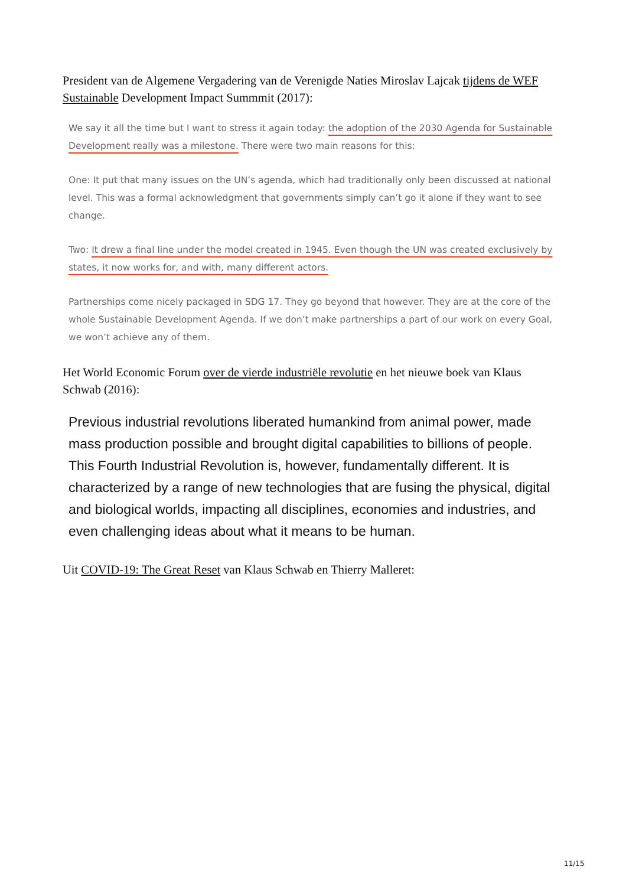President van de Algemene Vergadering van de Verenigde Naties Miroslav Lajcak tijdens de WEF Sustainable Development Impact Summmit (2017):
We say it all the time but I want to stress it again today: the adoption of the 2030 Agenda for Sustainable Development really was a milestone. There were two main reasons for this:
One: It put that many issues on the UN’s agenda, which had traditionally only been discussed at national level. This was a formal acknowledgment that governments simply can’t go it alone if they want to see change.
Two: It drew a final line under the model created in 1945. Even though the UN was created exclusively by states, it now works for, and with, many different actors.
Partnerships come nicely packaged in SDG 17. They go beyond that however. They are at the core of the whole Sustainable Development Agenda. If we don’t make partnerships a part of our work on every Goal, we won’t achieve any of them.
Het World Economic Forum over de vierde industriële revolutie en het nieuwe boek van Klaus Schwab (2016):
Previous industrial revolutions liberated humankind from animal power, made mass production possible and brought digital capabilities to billions of people. This Fourth Industrial Revolution is, however, fundamentally different. It is characterized by a range of new technologies that are fusing the physical, digital and biological worlds, impacting all disciplines, economies and industries, and even challenging ideas about what it means to be human.
Uit COVID-19: The Great Reset van Klaus Schwab en Thierry Malleret:
11/15